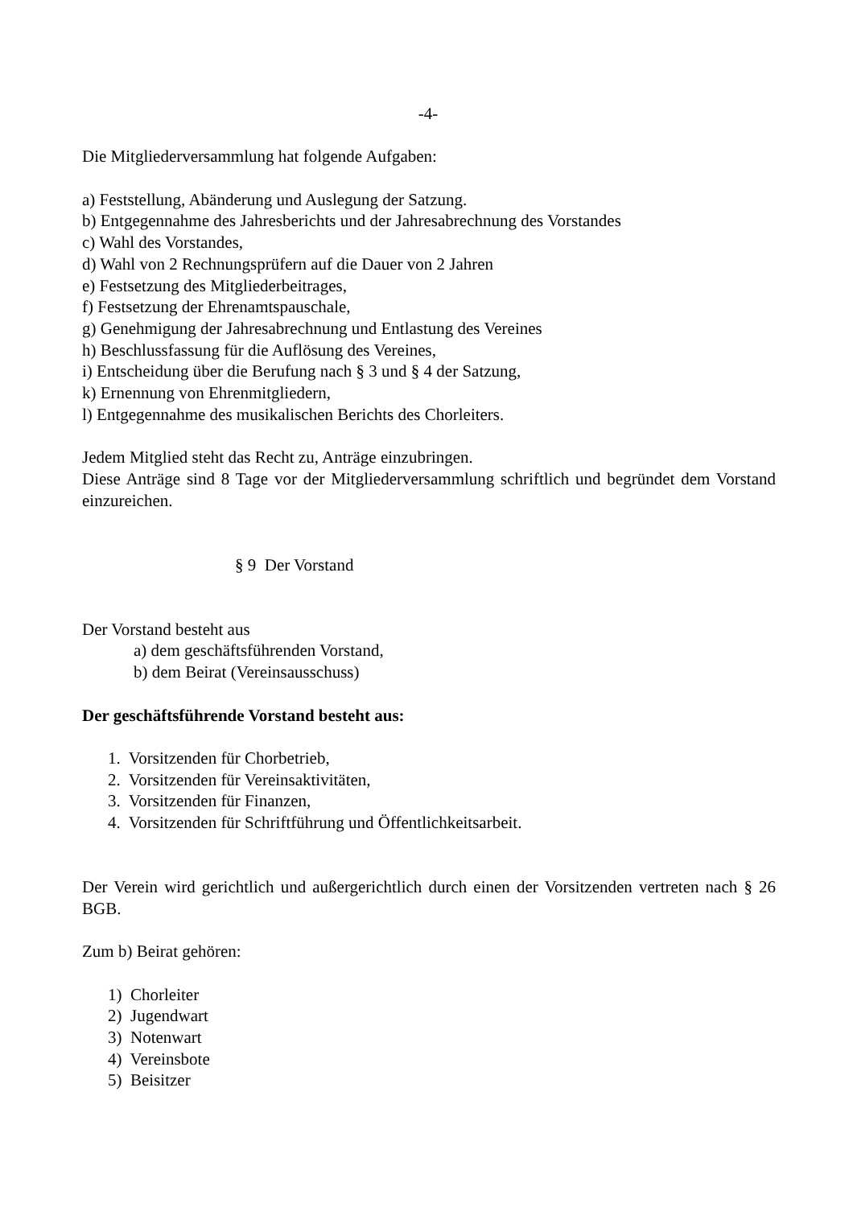-4-
Die Mitgliederversammlung hat folgende Aufgaben:
a) Feststellung, Abänderung und Auslegung der Satzung.
b) Entgegennahme des Jahresberichts und der Jahresabrechnung des Vorstandes
c) Wahl des Vorstandes,
d) Wahl von 2 Rechnungsprüfern auf die Dauer von 2 Jahren
e) Festsetzung des Mitgliederbeitrages,
f) Festsetzung der Ehrenamtspauschale,
g) Genehmigung der Jahresabrechnung und Entlastung des Vereines
h) Beschlussfassung für die Auflösung des Vereines,
i) Entscheidung über die Berufung nach § 3 und § 4 der Satzung,
k) Ernennung von Ehrenmitgliedern,
l) Entgegennahme des musikalischen Berichts des Chorleiters.
Jedem Mitglied steht das Recht zu, Anträge einzubringen.
Diese Anträge sind 8 Tage vor der Mitgliederversammlung schriftlich und begründet dem Vorstand einzureichen.
§ 9 Der Vorstand
Der Vorstand besteht aus
a) dem geschäftsführenden Vorstand,
b) dem Beirat (Vereinsausschuss)
Der geschäftsführende Vorstand besteht aus:
1. Vorsitzenden für Chorbetrieb,
2. Vorsitzenden für Vereinsaktivitäten,
3. Vorsitzenden für Finanzen,
4. Vorsitzenden für Schriftführung und Öffentlichkeitsarbeit.
Der Verein wird gerichtlich und außergerichtlich durch einen der Vorsitzenden vertreten nach § 26 BGB.
Zum b) Beirat gehören:
1) Chorleiter
2) Jugendwart
3) Notenwart
4) Vereinsbote
5) Beisitzer